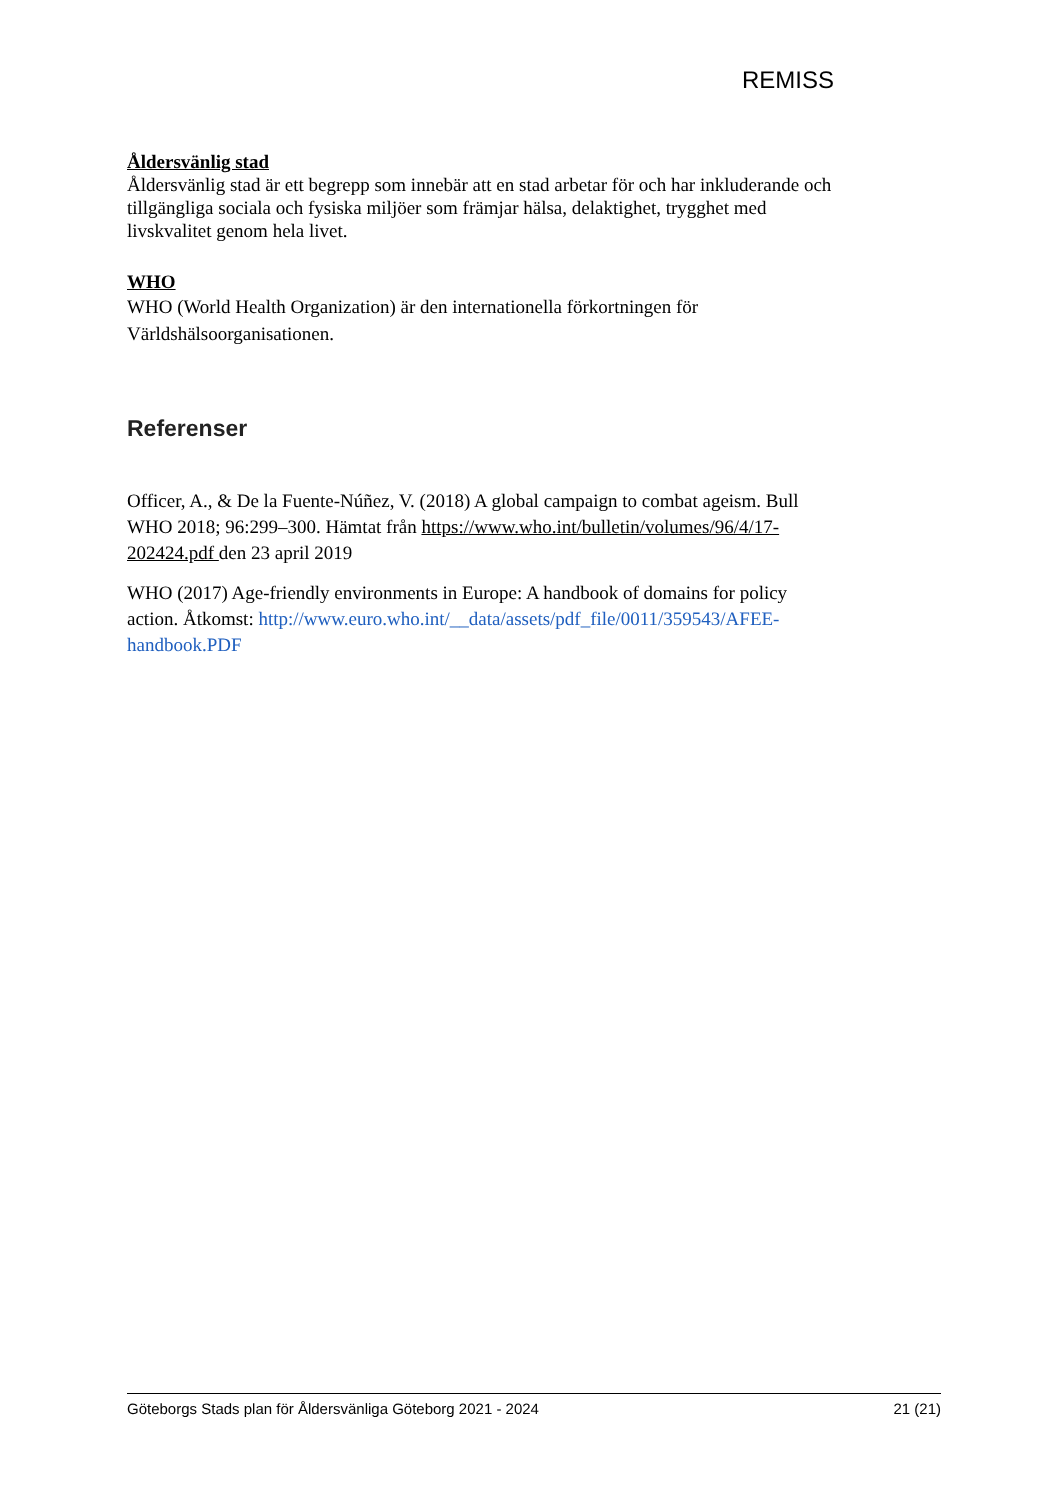REMISS
Åldersvänlig stad
Åldersvänlig stad är ett begrepp som innebär att en stad arbetar för och har inkluderande och tillgängliga sociala och fysiska miljöer som främjar hälsa, delaktighet, trygghet med livskvalitet genom hela livet.
WHO
WHO (World Health Organization) är den internationella förkortningen för Världshälsoorganisationen.
Referenser
Officer, A., & De la Fuente-Núñez, V. (2018) A global campaign to combat ageism. Bull WHO 2018; 96:299–300. Hämtat från https://www.who.int/bulletin/volumes/96/4/17-202424.pdf den 23 april 2019
WHO (2017) Age-friendly environments in Europe: A handbook of domains for policy action. Åtkomst: http://www.euro.who.int/__data/assets/pdf_file/0011/359543/AFEE-handbook.PDF
Göteborgs Stads plan för Åldersvänliga Göteborg 2021 - 2024 21 (21)